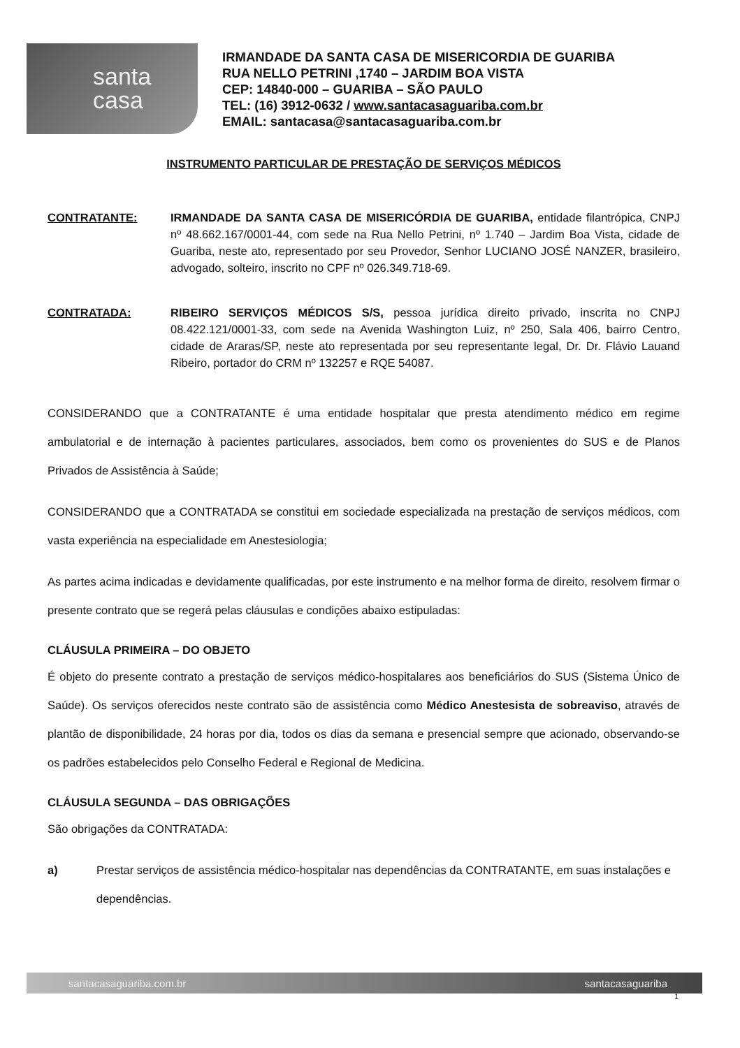santa
casa
IRMANDADE DA SANTA CASA DE MISERICORDIA DE GUARIBA
RUA NELLO PETRINI ,1740 – JARDIM BOA VISTA
CEP: 14840-000 – GUARIBA – SÃO PAULO
TEL: (16) 3912-0632 / www.santacasaguariba.com.br
EMAIL: santacasa@santacasaguariba.com.br
INSTRUMENTO PARTICULAR DE PRESTAÇÃO DE SERVIÇOS MÉDICOS
CONTRATANTE: IRMANDADE DA SANTA CASA DE MISERICÓRDIA DE GUARIBA, entidade filantrópica, CNPJ nº 48.662.167/0001-44, com sede na Rua Nello Petrini, nº 1.740 – Jardim Boa Vista, cidade de Guariba, neste ato, representado por seu Provedor, Senhor LUCIANO JOSÉ NANZER, brasileiro, advogado, solteiro, inscrito no CPF nº 026.349.718-69.
CONTRATADA: RIBEIRO SERVIÇOS MÉDICOS S/S, pessoa jurídica direito privado, inscrita no CNPJ 08.422.121/0001-33, com sede na Avenida Washington Luiz, nº 250, Sala 406, bairro Centro, cidade de Araras/SP, neste ato representada por seu representante legal, Dr. Dr. Flávio Lauand Ribeiro, portador do CRM nº 132257 e RQE 54087.
CONSIDERANDO que a CONTRATANTE é uma entidade hospitalar que presta atendimento médico em regime ambulatorial e de internação à pacientes particulares, associados, bem como os provenientes do SUS e de Planos Privados de Assistência à Saúde;
CONSIDERANDO que a CONTRATADA se constitui em sociedade especializada na prestação de serviços médicos, com vasta experiência na especialidade em Anestesiologia;
As partes acima indicadas e devidamente qualificadas, por este instrumento e na melhor forma de direito, resolvem firmar o presente contrato que se regerá pelas cláusulas e condições abaixo estipuladas:
CLÁUSULA PRIMEIRA – DO OBJETO
É objeto do presente contrato a prestação de serviços médico-hospitalares aos beneficiários do SUS (Sistema Único de Saúde). Os serviços oferecidos neste contrato são de assistência como Médico Anestesista de sobreaviso, através de plantão de disponibilidade, 24 horas por dia, todos os dias da semana e presencial sempre que acionado, observando-se os padrões estabelecidos pelo Conselho Federal e Regional de Medicina.
CLÁUSULA SEGUNDA – DAS OBRIGAÇÕES
São obrigações da CONTRATADA:
a) Prestar serviços de assistência médico-hospitalar nas dependências da CONTRATANTE, em suas instalações e dependências.
santacasaguariba.com.br santacasaguariba
1